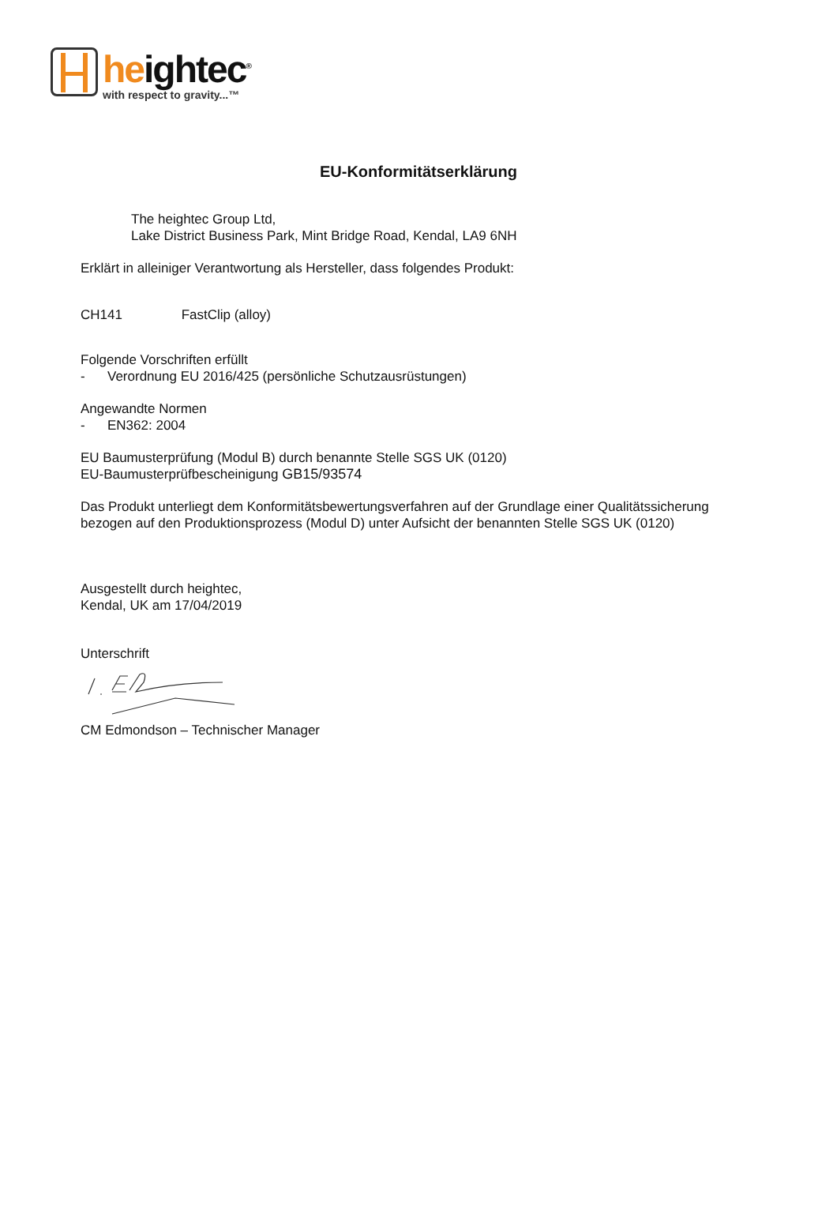heightec<sup>®</sup>
with respect to gravity...™
EU-Konformitätserklärung
The heightec Group Ltd,
Lake District Business Park, Mint Bridge Road, Kendal, LA9 6NH
Erklärt in alleiniger Verantwortung als Hersteller, dass folgendes Produkt:
CH141 FastClip (alloy)
Folgende Vorschriften erfüllt
- Verordnung EU 2016/425 (persönliche Schutzausrüstungen)
Angewandte Normen
- EN362: 2004
EU Baumusterprüfung (Modul B) durch benannte Stelle SGS UK (0120)
EU-Baumusterprüfbescheinigung GB15/93574
Das Produkt unterliegt dem Konformitätsbewertungsverfahren auf der Grundlage einer Qualitätssicherung
bezogen auf den Produktionsprozess (Modul D) unter Aufsicht der benannten Stelle SGS UK (0120)
Ausgestellt durch heightec,
Kendal, UK am 17/04/2019
Unterschrift
CM Edmondson – Technischer Manager